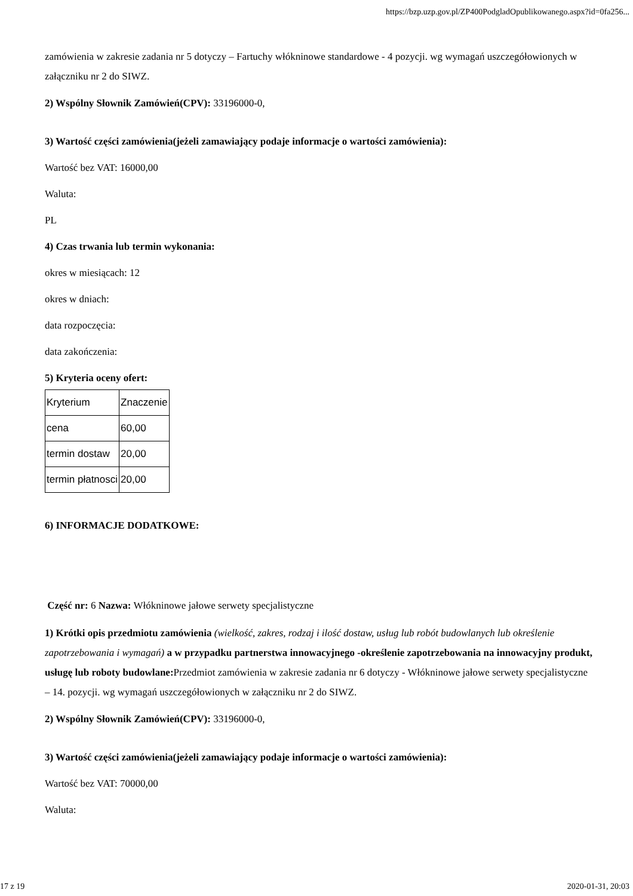https://bzp.uzp.gov.pl/ZP400PodgladOpublikowanego.aspx?id=0fa256...
zamówienia w zakresie zadania nr 5 dotyczy – Fartuchy włókninowe standardowe - 4 pozycji. wg wymagań uszczegółowionych w załączniku nr 2 do SIWZ.
2) Wspólny Słownik Zamówień(CPV): 33196000-0,
3) Wartość części zamówienia(jeżeli zamawiający podaje informacje o wartości zamówienia):
Wartość bez VAT: 16000,00
Waluta:
PL
4) Czas trwania lub termin wykonania:
okres w miesiącach: 12
okres w dniach:
data rozpoczęcia:
data zakończenia:
5) Kryteria oceny ofert:
| Kryterium | Znaczenie |
| cena | 60,00 |
| termin dostaw | 20,00 |
| termin płatnosci | 20,00 |
6) INFORMACJE DODATKOWE:
Część nr: 6 Nazwa: Włókninowe jałowe serwety specjalistyczne
1) Krótki opis przedmiotu zamówienia (wielkość, zakres, rodzaj i ilość dostaw, usług lub robót budowlanych lub określenie zapotrzebowania i wymagań) a w przypadku partnerstwa innowacyjnego -określenie zapotrzebowania na innowacyjny produkt, usługę lub roboty budowlane: Przedmiot zamówienia w zakresie zadania nr 6 dotyczy - Włókninowe jałowe serwety specjalistyczne – 14. pozycji. wg wymagań uszczegółowionych w załączniku nr 2 do SIWZ.
2) Wspólny Słownik Zamówień(CPV): 33196000-0,
3) Wartość części zamówienia(jeżeli zamawiający podaje informacje o wartości zamówienia):
Wartość bez VAT: 70000,00
Waluta:
17 z 19 2020-01-31, 20:03